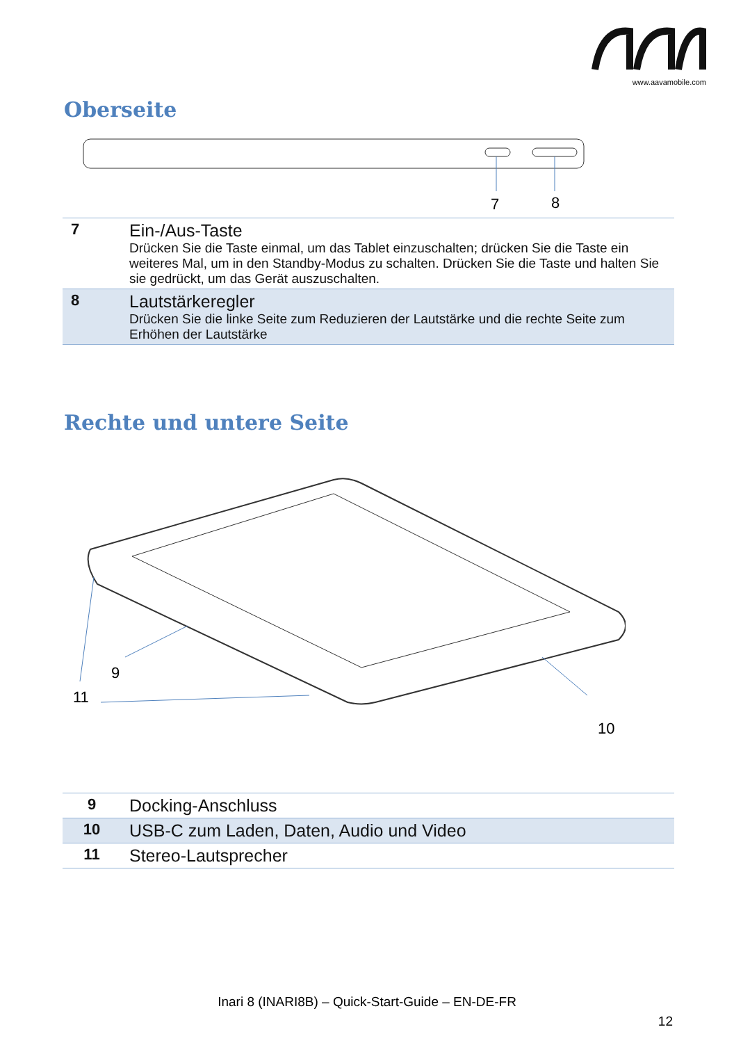www.aavamobile.com
Oberseite
7
8
| 7 | Ein-/Aus-Taste Drücken Sie die Taste einmal, um das Tablet einzuschalten; drücken Sie die Taste ein weiteres Mal, um in den Standby-Modus zu schalten. Drücken Sie die Taste und halten Sie sie gedrückt, um das Gerät auszuschalten. |
| 8 | Lautstärkeregler Drücken Sie die linke Seite zum Reduzieren der Lautstärke und die rechte Seite zum Erhöhen der Lautstärke |
Rechte und untere Seite
9
11
10
| 9 | Docking-Anschluss |
| 10 | USB-C zum Laden, Daten, Audio und Video |
| 11 | Stereo-Lautsprecher |
Inari 8 (INARI8B) – Quick-Start-Guide – EN-DE-FR
12